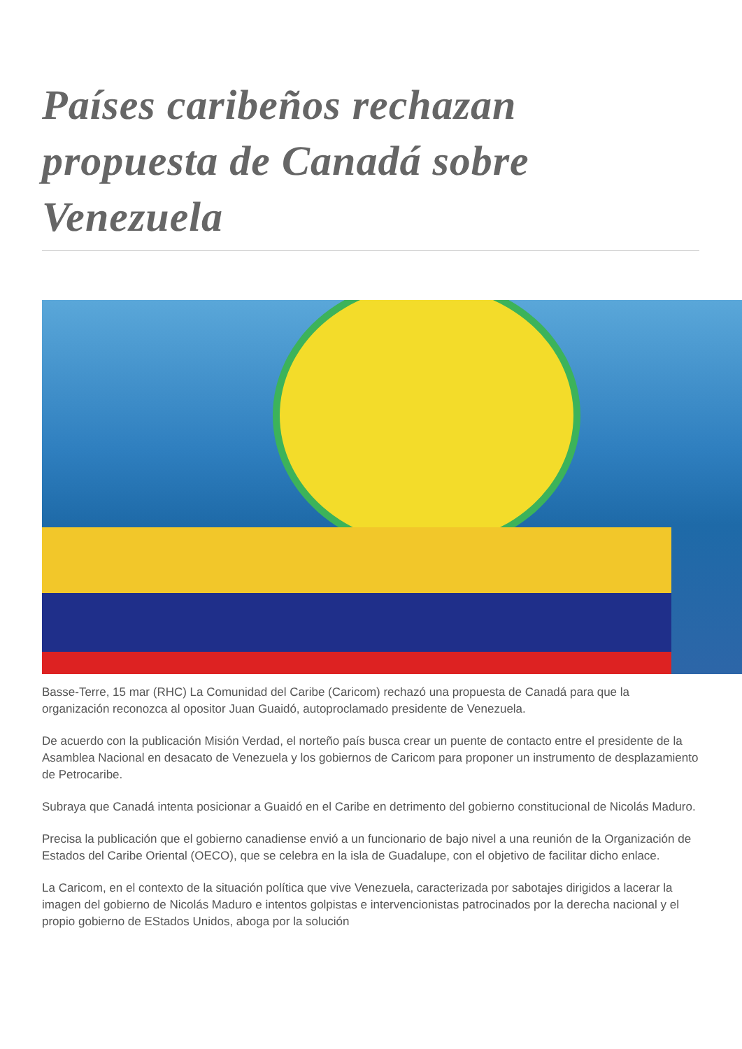Países caribeños rechazan propuesta de Canadá sobre Venezuela
Basse-Terre, 15 mar (RHC) La Comunidad del Caribe (Caricom) rechazó una propuesta de Canadá para que la organización reconozca al opositor Juan Guaidó, autoproclamado presidente de Venezuela.
De acuerdo con la publicación Misión Verdad, el norteño país busca crear un puente de contacto entre el presidente de la Asamblea Nacional en desacato de Venezuela y los gobiernos de Caricom para proponer un instrumento de desplazamiento de Petrocaribe.
Subraya que Canadá intenta posicionar a Guaidó en el Caribe en detrimento del gobierno constitucional de Nicolás Maduro.
Precisa la publicación que el gobierno canadiense envió a un funcionario de bajo nivel a una reunión de la Organización de Estados del Caribe Oriental (OECO), que se celebra en la isla de Guadalupe, con el objetivo de facilitar dicho enlace.
La Caricom, en el contexto de la situación política que vive Venezuela, caracterizada por sabotajes dirigidos a lacerar la imagen del gobierno de Nicolás Maduro e intentos golpistas e intervencionistas patrocinados por la derecha nacional y el propio gobierno de EStados Unidos, aboga por la solución